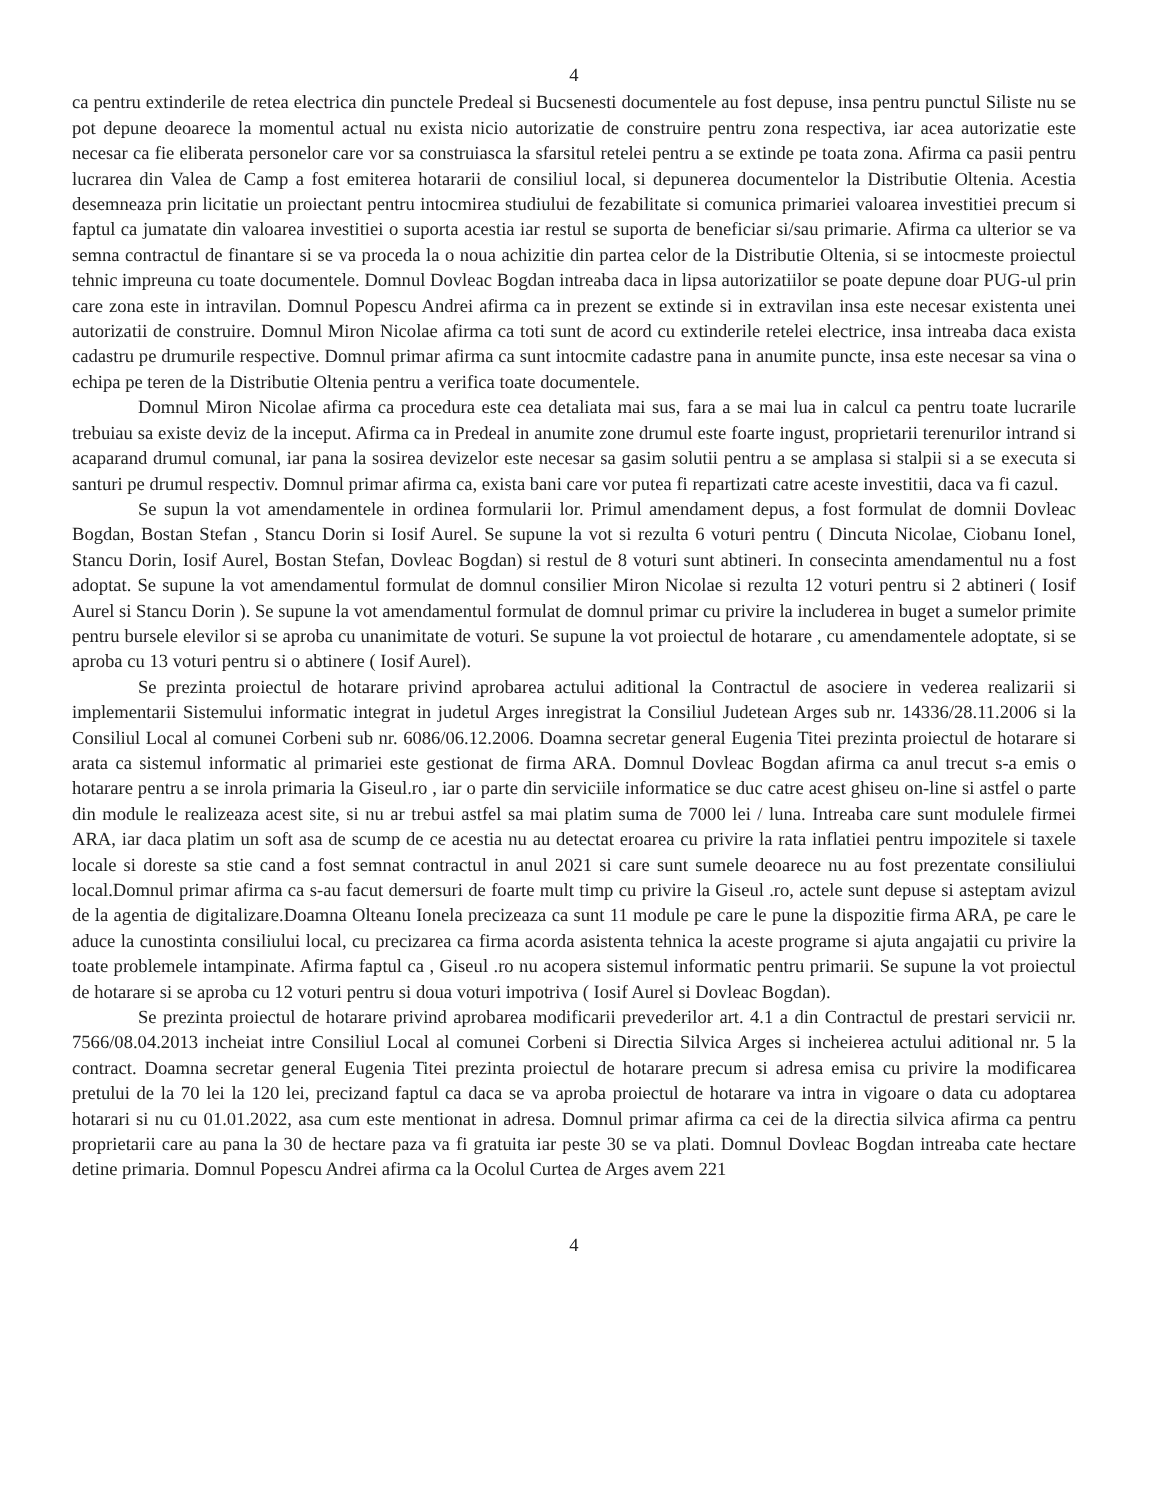4
ca pentru extinderile de retea electrica din punctele Predeal si Bucsenesti documentele au fost depuse, insa pentru punctul Siliste nu se pot depune deoarece la momentul actual nu exista nicio autorizatie de construire pentru zona respectiva, iar acea autorizatie este necesar ca fie eliberata personelor care vor sa construiasca la sfarsitul retelei pentru a se extinde pe toata zona. Afirma ca pasii pentru lucrarea din Valea de Camp a fost emiterea hotararii de consiliul local, si depunerea documentelor la Distributie Oltenia. Acestia desemneaza prin licitatie un proiectant pentru intocmirea studiului de fezabilitate si comunica primariei valoarea investitiei precum si faptul ca jumatate din valoarea investitiei o suporta acestia iar restul se suporta de beneficiar si/sau primarie. Afirma ca ulterior se va semna contractul de finantare si se va proceda la o noua achizitie din partea celor de la Distributie Oltenia, si se intocmeste proiectul tehnic impreuna cu toate documentele. Domnul Dovleac Bogdan intreaba daca in lipsa autorizatiilor se poate depune doar PUG-ul prin care zona este in intravilan. Domnul Popescu Andrei afirma ca in prezent se extinde si in extravilan insa este necesar existenta unei autorizatii de construire. Domnul Miron Nicolae afirma ca toti sunt de acord cu extinderile retelei electrice, insa intreaba daca exista cadastru pe drumurile respective. Domnul primar afirma ca sunt intocmite cadastre pana in anumite puncte, insa este necesar sa vina o echipa pe teren de la Distributie Oltenia pentru a verifica toate documentele.
Domnul Miron Nicolae afirma ca procedura este cea detaliata mai sus, fara a se mai lua in calcul ca pentru toate lucrarile trebuiau sa existe deviz de la inceput. Afirma ca in Predeal in anumite zone drumul este foarte ingust, proprietarii terenurilor intrand si acaparand drumul comunal, iar pana la sosirea devizelor este necesar sa gasim solutii pentru a se amplasa si stalpii si a se executa si santuri pe drumul respectiv. Domnul primar afirma ca, exista bani care vor putea fi repartizati catre aceste investitii, daca va fi cazul.
Se supun la vot amendamentele in ordinea formularii lor. Primul amendament depus, a fost formulat de domnii Dovleac Bogdan, Bostan Stefan , Stancu Dorin si Iosif Aurel. Se supune la vot si rezulta 6 voturi pentru ( Dincuta Nicolae, Ciobanu Ionel, Stancu Dorin, Iosif Aurel, Bostan Stefan, Dovleac Bogdan) si restul de 8 voturi sunt abtineri. In consecinta amendamentul nu a fost adoptat. Se supune la vot amendamentul formulat de domnul consilier Miron Nicolae si rezulta 12 voturi pentru si 2 abtineri ( Iosif Aurel si Stancu Dorin ). Se supune la vot amendamentul formulat de domnul primar cu privire la includerea in buget a sumelor primite pentru bursele elevilor si se aproba cu unanimitate de voturi. Se supune la vot proiectul de hotarare , cu amendamentele adoptate, si se aproba cu 13 voturi pentru si o abtinere ( Iosif Aurel).
Se prezinta proiectul de hotarare privind aprobarea actului aditional la Contractul de asociere in vederea realizarii si implementarii Sistemului informatic integrat in judetul Arges inregistrat la Consiliul Judetean Arges sub nr. 14336/28.11.2006 si la Consiliul Local al comunei Corbeni sub nr. 6086/06.12.2006. Doamna secretar general Eugenia Titei prezinta proiectul de hotarare si arata ca sistemul informatic al primariei este gestionat de firma ARA. Domnul Dovleac Bogdan afirma ca anul trecut s-a emis o hotarare pentru a se inrola primaria la Giseul.ro , iar o parte din serviciile informatice se duc catre acest ghiseu on-line si astfel o parte din module le realizeaza acest site, si nu ar trebui astfel sa mai platim suma de 7000 lei / luna. Intreaba care sunt modulele firmei ARA, iar daca platim un soft asa de scump de ce acestia nu au detectat eroarea cu privire la rata inflatiei pentru impozitele si taxele locale si doreste sa stie cand a fost semnat contractul in anul 2021 si care sunt sumele deoarece nu au fost prezentate consiliului local.Domnul primar afirma ca s-au facut demersuri de foarte mult timp cu privire la Giseul .ro, actele sunt depuse si asteptam avizul de la agentia de digitalizare.Doamna Olteanu Ionela precizeaza ca sunt 11 module pe care le pune la dispozitie firma ARA, pe care le aduce la cunostinta consiliului local, cu precizarea ca firma acorda asistenta tehnica la aceste programe si ajuta angajatii cu privire la toate problemele intampinate. Afirma faptul ca , Giseul .ro nu acopera sistemul informatic pentru primarii. Se supune la vot proiectul de hotarare si se aproba cu 12 voturi pentru si doua voturi impotriva ( Iosif Aurel si Dovleac Bogdan).
Se prezinta proiectul de hotarare privind aprobarea modificarii prevederilor art. 4.1 a din Contractul de prestari servicii nr. 7566/08.04.2013 incheiat intre Consiliul Local al comunei Corbeni si Directia Silvica Arges si incheierea actului aditional nr. 5 la contract. Doamna secretar general Eugenia Titei prezinta proiectul de hotarare precum si adresa emisa cu privire la modificarea pretului de la 70 lei la 120 lei, precizand faptul ca daca se va aproba proiectul de hotarare va intra in vigoare o data cu adoptarea hotarari si nu cu 01.01.2022, asa cum este mentionat in adresa. Domnul primar afirma ca cei de la directia silvica afirma ca pentru proprietarii care au pana la 30 de hectare paza va fi gratuita iar peste 30 se va plati. Domnul Dovleac Bogdan intreaba cate hectare detine primaria. Domnul Popescu Andrei afirma ca la Ocolul Curtea de Arges avem 221
4